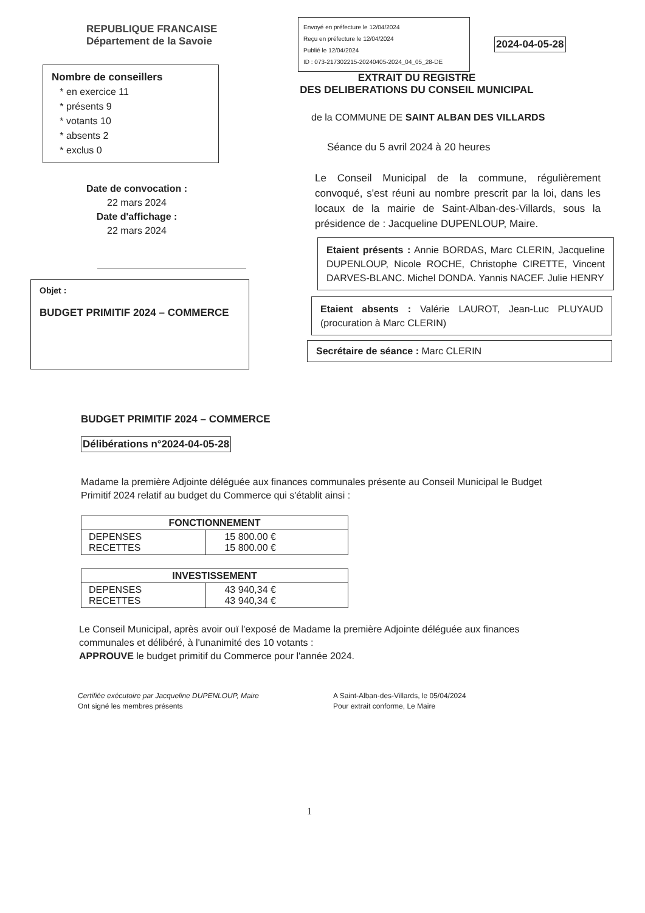REPUBLIQUE FRANCAISE
Département de la Savoie
Nombre de conseillers
* en exercice 11
* présents 9
* votants 10
* absents 2
* exclus 0
Date de convocation :
22 mars 2024
Date d'affichage :
22 mars 2024
Objet :
BUDGET PRIMITIF 2024 – COMMERCE
Envoyé en préfecture le 12/04/2024
Reçu en préfecture le 12/04/2024
Publié le 12/04/2024
ID : 073-217302215-20240405-2024_04_05_28-DE
2024-04-05-28
EXTRAIT DU REGISTRE
DES DELIBERATIONS DU CONSEIL MUNICIPAL
de la COMMUNE DE SAINT ALBAN DES VILLARDS
Séance du 5 avril 2024 à 20 heures
Le Conseil Municipal de la commune, régulièrement convoqué, s'est réuni au nombre prescrit par la loi, dans les locaux de la mairie de Saint-Alban-des-Villards, sous la présidence de : Jacqueline DUPENLOUP, Maire.
Etaient présents : Annie BORDAS, Marc CLERIN, Jacqueline DUPENLOUP, Nicole ROCHE, Christophe CIRETTE, Vincent DARVES-BLANC. Michel DONDA. Yannis NACEF. Julie HENRY
Etaient absents : Valérie LAUROT, Jean-Luc PLUYAUD (procuration à Marc CLERIN)
Secrétaire de séance : Marc CLERIN
BUDGET PRIMITIF 2024 – COMMERCE
Délibérations n°2024-04-05-28
Madame la première Adjointe déléguée aux finances communales présente au Conseil Municipal le Budget Primitif 2024 relatif au budget du Commerce qui s'établit ainsi :
| FONCTIONNEMENT | |
| --- | --- |
| DEPENSES RECETTES | 15 800.00 € 15 800.00 € |
| INVESTISSEMENT | |
| --- | --- |
| DEPENSES RECETTES | 43 940,34 € 43 940,34 € |
Le Conseil Municipal, après avoir ouï l'exposé de Madame la première Adjointe déléguée aux finances communales et délibéré, à l'unanimité des 10 votants :
APPROUVE le budget primitif du Commerce pour l'année 2024.
Certifiée exécutoire par Jacqueline DUPENLOUP, Maire
Ont signé les membres présents
A Saint-Alban-des-Villards, le 05/04/2024
Pour extrait conforme, Le Maire
1